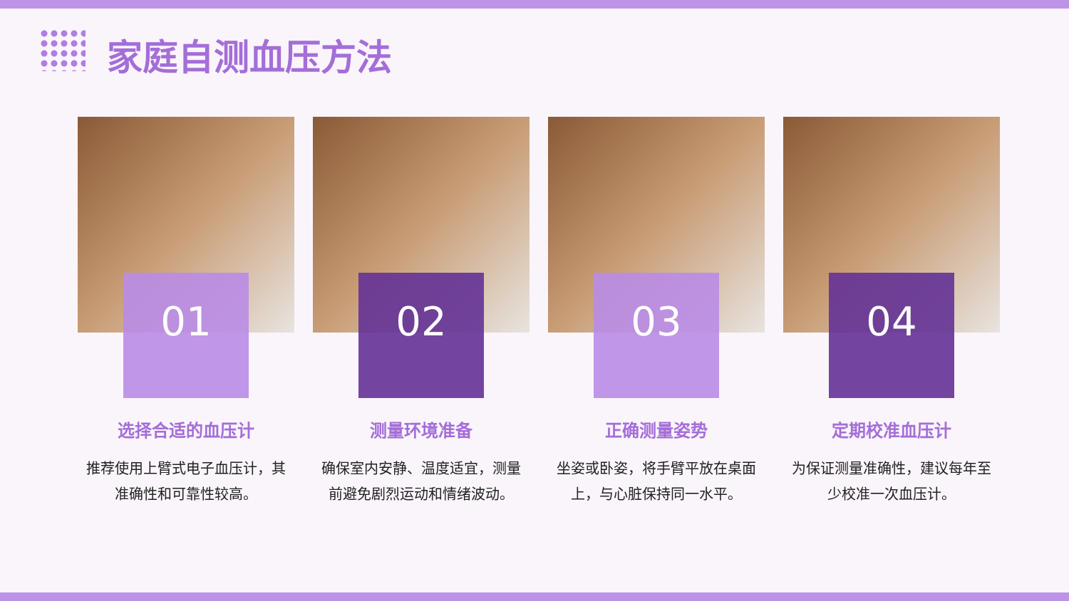家庭自测血压方法
01
选择合适的血压计
推荐使用上臂式电子血压计，其准确性和可靠性较高。
02
测量环境准备
确保室内安静、温度适宜，测量前避免剧烈运动和情绪波动。
03
正确测量姿势
坐姿或卧姿，将手臂平放在桌面上，与心脏保持同一水平。
04
定期校准血压计
为保证测量准确性，建议每年至少校准一次血压计。